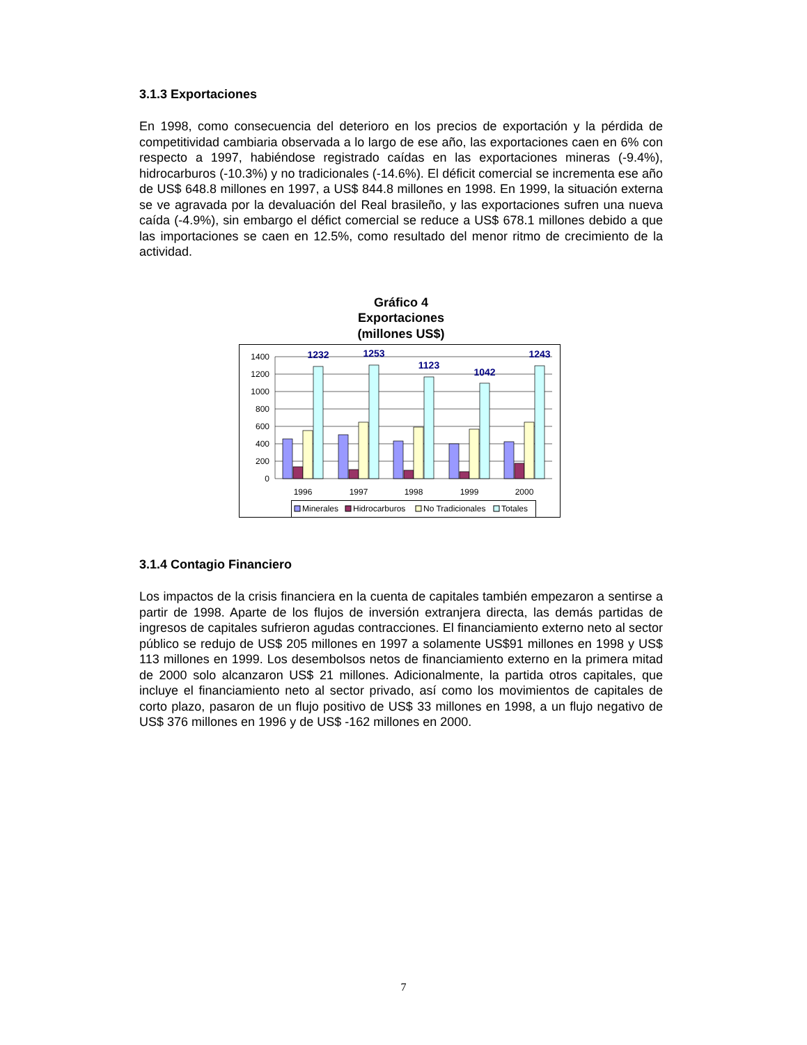3.1.3 Exportaciones
En 1998, como consecuencia del deterioro en los precios de exportación y la pérdida de competitividad cambiaria observada a lo largo de ese año, las exportaciones caen en 6% con respecto a 1997, habiéndose registrado caídas en las exportaciones mineras (-9.4%), hidrocarburos (-10.3%) y no tradicionales (-14.6%). El déficit comercial se incrementa ese año de US$ 648.8 millones en 1997, a US$ 844.8 millones en 1998. En 1999, la situación externa se ve agravada por la devaluación del Real brasileño, y las exportaciones sufren una nueva caída (-4.9%), sin embargo el défict comercial se reduce a US$ 678.1 millones debido a que las importaciones se caen en 12.5%, como resultado del menor ritmo de crecimiento de la actividad.
Gráfico 4
Exportaciones
(millones US$)
1400
1200
1000
800
600
400
200
0
1232
1253
1123
1042
1243
1996
1997
1998
1999
2000
Minerales
Hidrocarburos
No Tradicionales
Totales
3.1.4 Contagio Financiero
Los impactos de la crisis financiera en la cuenta de capitales también empezaron a sentirse a partir de 1998. Aparte de los flujos de inversión extranjera directa, las demás partidas de ingresos de capitales sufrieron agudas contracciones. El financiamiento externo neto al sector público se redujo de US$ 205 millones en 1997 a solamente US$91 millones en 1998 y US$ 113 millones en 1999. Los desembolsos netos de financiamiento externo en la primera mitad de 2000 solo alcanzaron US$ 21 millones. Adicionalmente, la partida otros capitales, que incluye el financiamiento neto al sector privado, así como los movimientos de capitales de corto plazo, pasaron de un flujo positivo de US$ 33 millones en 1998, a un flujo negativo de US$ 376 millones en 1996 y de US$ -162 millones en 2000.
7